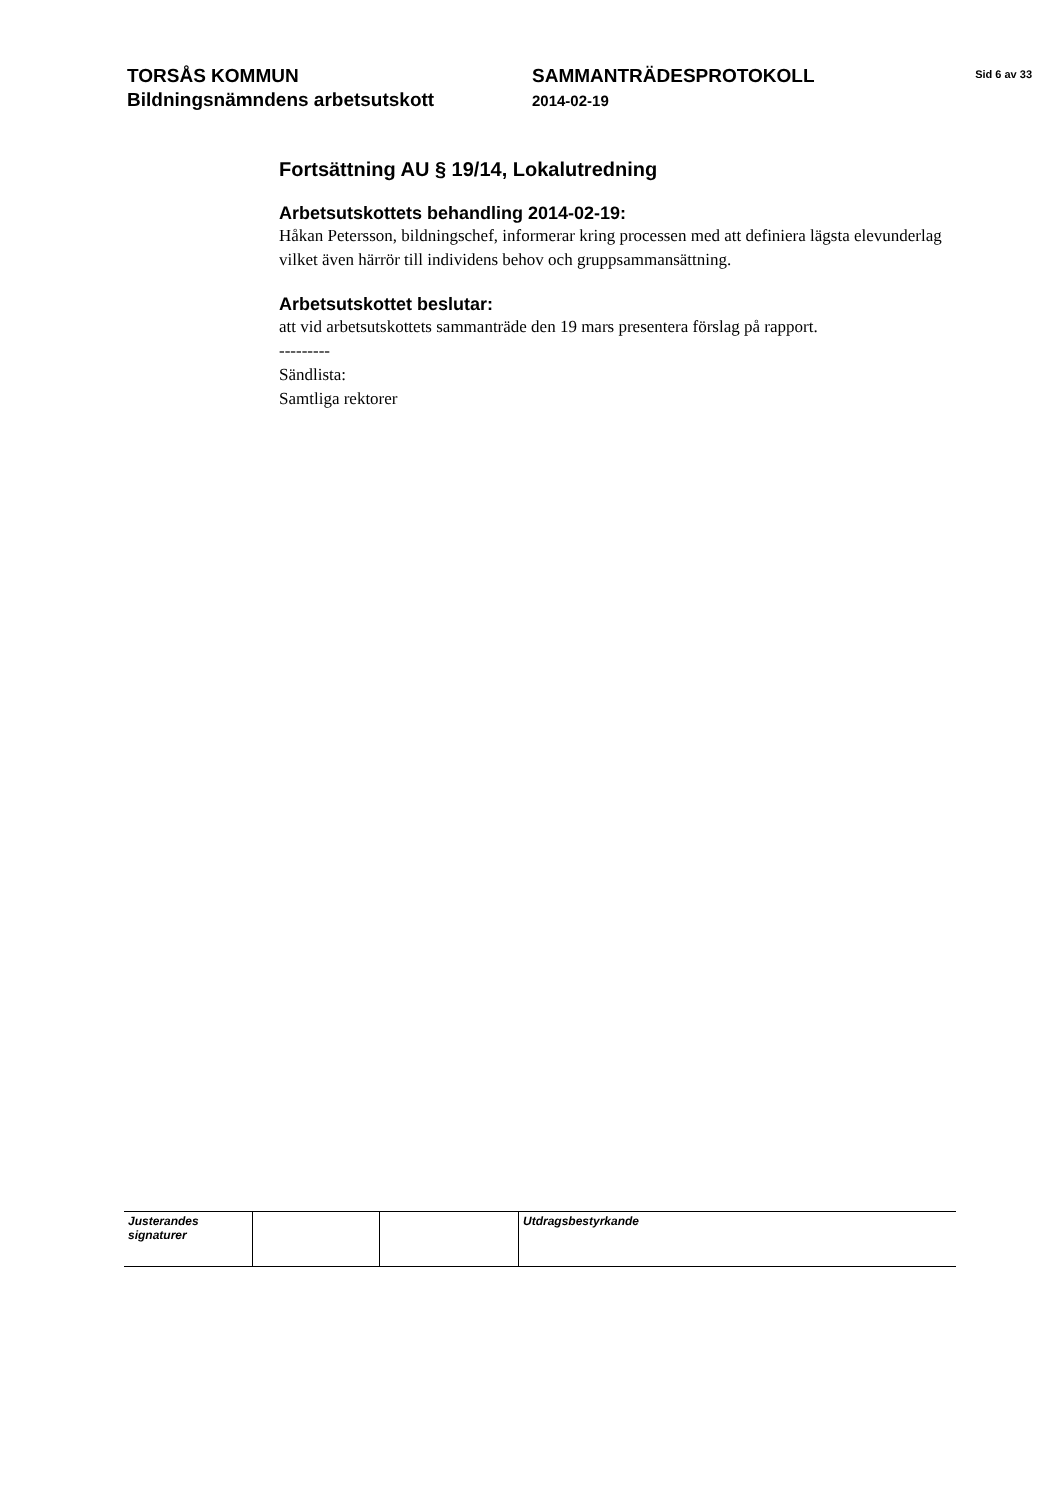TORSÅS KOMMUN
Bildningsnämndens arbetsutskott
SAMMANTRÄDESPROTOKOLL
2014-02-19
Sid 6 av 33
Fortsättning AU § 19/14, Lokalutredning
Arbetsutskottets behandling 2014-02-19:
Håkan Petersson, bildningschef, informerar kring processen med att definiera lägsta elevunderlag vilket även härrör till individens behov och gruppsammansättning.
Arbetsutskottet beslutar:
att vid arbetsutskottets sammanträde den 19 mars presentera förslag på rapport.
---------
Sändlista:
Samtliga rektorer
| Justerandes signaturer | | | Utdragsbestyrkande |